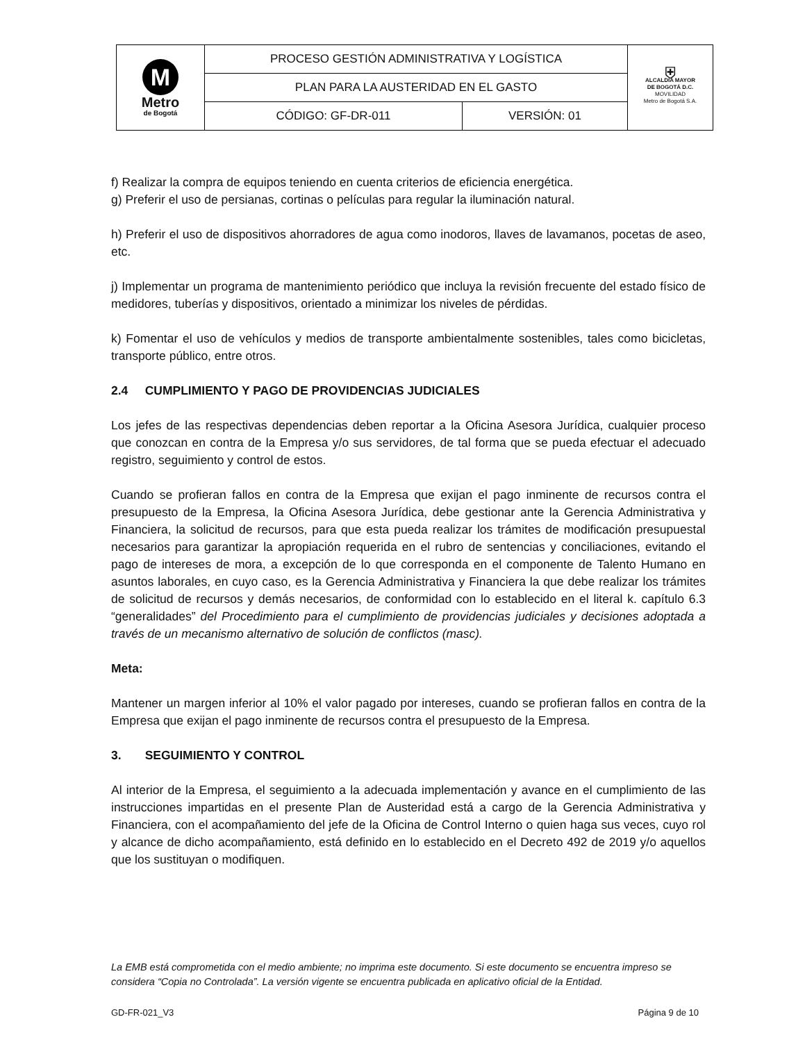| M Metro de Bogotá | PROCESO GESTIÓN ADMINISTRATIVA Y LOGÍSTICA | | ⛨ ALCALDÍA MAYOR DE BOGOTÁ D.C. MOVILIDAD Metro de Bogotá S.A. |
| | PLAN PARA LA AUSTERIDAD EN EL GASTO | | |
| | CÓDIGO: GF-DR-011 | VERSIÓN: 01 | |
f) Realizar la compra de equipos teniendo en cuenta criterios de eficiencia energética.
g) Preferir el uso de persianas, cortinas o películas para regular la iluminación natural.
h) Preferir el uso de dispositivos ahorradores de agua como inodoros, llaves de lavamanos, pocetas de aseo, etc.
j) Implementar un programa de mantenimiento periódico que incluya la revisión frecuente del estado físico de medidores, tuberías y dispositivos, orientado a minimizar los niveles de pérdidas.
k) Fomentar el uso de vehículos y medios de transporte ambientalmente sostenibles, tales como bicicletas, transporte público, entre otros.
2.4 CUMPLIMIENTO Y PAGO DE PROVIDENCIAS JUDICIALES
Los jefes de las respectivas dependencias deben reportar a la Oficina Asesora Jurídica, cualquier proceso que conozcan en contra de la Empresa y/o sus servidores, de tal forma que se pueda efectuar el adecuado registro, seguimiento y control de estos.
Cuando se profieran fallos en contra de la Empresa que exijan el pago inminente de recursos contra el presupuesto de la Empresa, la Oficina Asesora Jurídica, debe gestionar ante la Gerencia Administrativa y Financiera, la solicitud de recursos, para que esta pueda realizar los trámites de modificación presupuestal necesarios para garantizar la apropiación requerida en el rubro de sentencias y conciliaciones, evitando el pago de intereses de mora, a excepción de lo que corresponda en el componente de Talento Humano en asuntos laborales, en cuyo caso, es la Gerencia Administrativa y Financiera la que debe realizar los trámites de solicitud de recursos y demás necesarios, de conformidad con lo establecido en el literal k. capítulo 6.3 “generalidades” del Procedimiento para el cumplimiento de providencias judiciales y decisiones adoptada a través de un mecanismo alternativo de solución de conflictos (masc).
Meta:
Mantener un margen inferior al 10% el valor pagado por intereses, cuando se profieran fallos en contra de la Empresa que exijan el pago inminente de recursos contra el presupuesto de la Empresa.
3. SEGUIMIENTO Y CONTROL
Al interior de la Empresa, el seguimiento a la adecuada implementación y avance en el cumplimiento de las instrucciones impartidas en el presente Plan de Austeridad está a cargo de la Gerencia Administrativa y Financiera, con el acompañamiento del jefe de la Oficina de Control Interno o quien haga sus veces, cuyo rol y alcance de dicho acompañamiento, está definido en lo establecido en el Decreto 492 de 2019 y/o aquellos que los sustituyan o modifiquen.
La EMB está comprometida con el medio ambiente; no imprima este documento. Si este documento se encuentra impreso se considera “Copia no Controlada”. La versión vigente se encuentra publicada en aplicativo oficial de la Entidad.
GD-FR-021_V3 Página 9 de 10